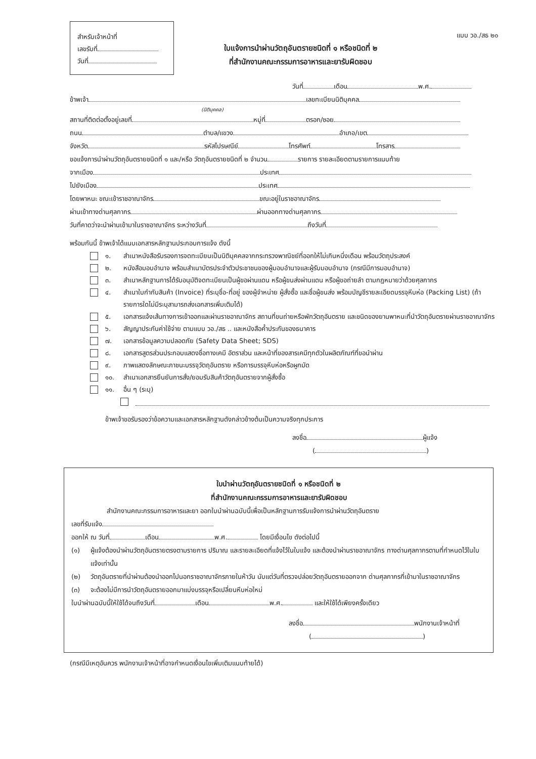สำหรับเจ้าหน้าที่
เลขรับที่
วันที่
ใบแจ้งการนำผ่านวัตถุอันตรายชนิดที่ ๑ หรือชนิดที่ ๒
ที่สำนักงานคณะกรรมการอาหารและยารับผิดชอบ
แบบ วอ./สธ ๒๐
วันที่ เดือน พ.ศ.
ข้าพเจ้า เลขทะเบียนนิติบุคคล
(นิติบุคคล)
สถานที่ติดต่อตั้งอยู่เลขที่ หมู่ที่ ตรอก/ซอย
ถนน ตำบล/แขวง อำเภอ/เขต
จังหวัด รหัสไปรษณีย์ โทรศัพท์ โทรสาร
ขอแจ้งการนำผ่านวัตถุอันตรายชนิดที่ ๑ และ/หรือ วัตถุอันตรายชนิดที่ ๒ จำนวน รายการ รายละเอียดตามรายการแนบท้าย
จากเมือง ประเทศ
ไปยังเมือง ประเทศ
โดยพาหนะ ขณะเข้าราชอาณาจักร ขณะอยู่ในราชอาณาจักร
ผ่านเข้าทางด่านศุลกากร ผ่านออกทางด่านศุลกากร
วันที่คาดว่าจะนำผ่านเข้ามาในราชอาณาจักร ระหว่างวันที่ ถึงวันที่
พร้อมกันนี้ ข้าพเจ้าได้แนบเอกสารหลักฐานประกอบการแจ้ง ดังนี้
๑. สำเนาหนังสือรับรองการจดทะเบียนเป็นนิติบุคคลจากกระทรวงพาณิชย์ที่ออกให้ไม่เกินหนึ่งเดือน พร้อมวัตถุประสงค์
๒. หนังสือมอบอำนาจ พร้อมสำเนาบัตรประจำตัวประชาชนของผู้มอบอำนาจและผู้รับมอบอำนาจ (กรณีมีการมอบอำนาจ)
๓. สำเนาหลักฐานการได้รับอนุมัติจดทะเบียนเป็นผู้ขอผ่านแดน หรือผู้ขนส่งผ่านแดน หรือผู้ขอถ่ายลำ ตามกฎหมายว่าด้วยศุลกากร
๔. สำเนาใบกำกับสินค้า (Invoice) ที่ระบุชื่อ-ที่อยู่ ของผู้จำหน่าย ผู้สั่งซื้อ และชื่อผู้ขนส่ง พร้อมบัญชีรายละเอียดบรรจุหีบห่อ (Packing List) (ถ้ารายการใดไม่มีระบุสามารถส่งเอกสารเพิ่มเติมได้)
๕. เอกสารแจ้งเส้นทางการเข้าออกและผ่านราชอาณาจักร สถานที่ขนถ่ายหรือพักวัตถุอันตราย และชนิดของยานพาหนะที่นำวัตถุอันตรายผ่านราชอาณาจักร
๖. สัญญาประกันค่าใช้จ่าย ตามแบบ วอ./สธ .. และหนังสือค้ำประกันของธนาคาร
๗. เอกสารข้อมูลความปลอดภัย (Safety Data Sheet; SDS)
๘. เอกสารสูตรส่วนประกอบแสดงชื่อทางเคมี อัตราส่วน และหน้าที่ของสารเคมีทุกตัวในผลิตภัณฑ์ที่ขอนำผ่าน
๙. ภาพแสดงลักษณะภาชนะบรรจุวัตถุอันตราย หรือการบรรจุหีบห่อหรือผูกมัด
๑๐. สำเนาเอกสารยืนยันการสั่ง/ยอมรับสินค้าวัตถุอันตรายจากผู้สั่งซื้อ
๑๑. อื่น ๆ (ระบุ)
ข้าพเจ้าขอรับรองว่าข้อความและเอกสารหลักฐานดังกล่าวข้างต้นเป็นความจริงทุกประการ
ลงชื่อ ผู้แจ้ง
( )
ใบนำผ่านวัตถุอันตรายชนิดที่ ๑ หรือชนิดที่ ๒
ที่สำนักงานคณะกรรมการอาหารและยารับผิดชอบ
สำนักงานคณะกรรมการอาหารและยา ออกใบนำผ่านฉบับนี้เพื่อเป็นหลักฐานการรับแจ้งการนำผ่านวัตถุอันตราย
เลขที่รับแจ้ง
ออกให้ ณ วันที่ เดือน พ.ศ. โดยมีเงื่อนไข ดังต่อไปนี้
(๑) ผู้แจ้งต้องนำผ่านวัตถุอันตรายตรงตามรายการ ปริมาณ และรายละเอียดที่แจ้งไว้ในใบแจ้ง และต้องนำผ่านราชอาณาจักร ทางด่านศุลกากรตามที่กำหนดไว้ในใบแจ้งเท่านั้น
(๒) วัตถุอันตรายที่นำผ่านต้องนำออกไปนอกราชอาณาจักรภายในห้าวัน นับแต่วันที่ตรวจปล่อยวัตถุอันตรายออกจาก ด่านศุลกากรที่เข้ามาในราชอาณาจักร
(๓) จะต้องไม่มีการนำวัตถุอันตรายออกมาแบ่งบรรจุหรือเปลี่ยนหีบห่อใหม่
ใบนำผ่านฉบับนี้ให้ใช้ได้จนถึงวันที่ เดือน พ.ศ. และให้ใช้ได้เพียงครั้งเดียว
ลงชื่อ พนักงานเจ้าหน้าที่
( )
(กรณีมีเหตุอันควร พนักงานเจ้าหน้าที่อาจกำหนดเงื่อนไขเพิ่มเติมแนบท้ายได้)